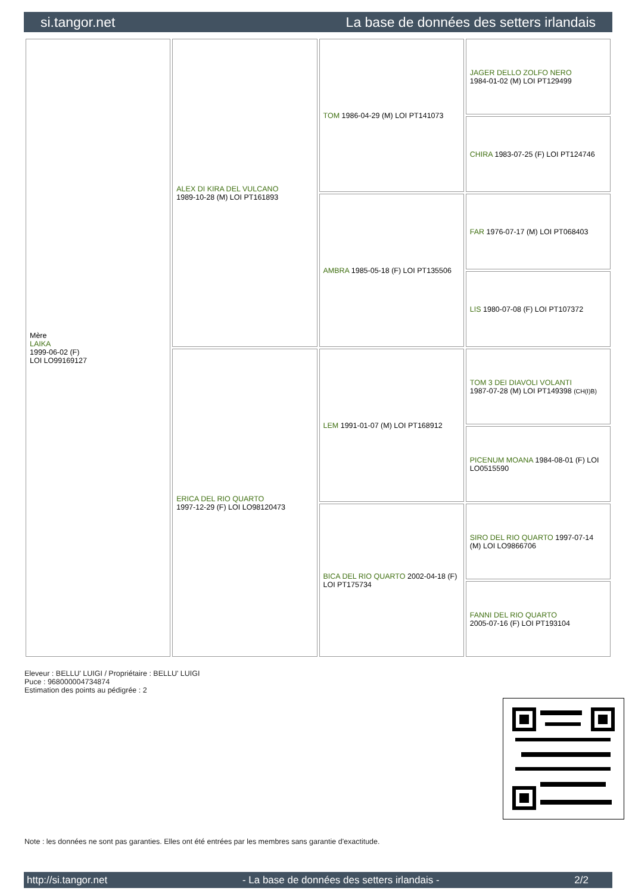si.tangor.net La base de données des setters irlandais
| Mère LAIKA 1999-06-02 (F) LOI LO99169127 | ALEX DI KIRA DEL VULCANO 1989-10-28 (M) LOI PT161893 | TOM 1986-04-29 (M) LOI PT141073 | JAGER DELLO ZOLFO NERO 1984-01-02 (M) LOI PT129499 |
| | | | CHIRA 1983-07-25 (F) LOI PT124746 |
| | | AMBRA 1985-05-18 (F) LOI PT135506 | FAR 1976-07-17 (M) LOI PT068403 |
| | | | LIS 1980-07-08 (F) LOI PT107372 |
| | ERICA DEL RIO QUARTO 1997-12-29 (F) LOI LO98120473 | LEM 1991-01-07 (M) LOI PT168912 | TOM 3 DEI DIAVOLI VOLANTI 1987-07-28 (M) LOI PT149398 (CH(I)B) |
| | | | PICENUM MOANA 1984-08-01 (F) LOI LO0515590 |
| | | BICA DEL RIO QUARTO 2002-04-18 (F) LOI PT175734 | SIRO DEL RIO QUARTO 1997-07-14 (M) LOI LO9866706 |
| | | | FANNI DEL RIO QUARTO 2005-07-16 (F) LOI PT193104 |
Eleveur : BELLU' LUIGI / Propriétaire : BELLU' LUIGI
Puce : 968000004734874
Estimation des points au pédigrée : 2
Note : les données ne sont pas garanties. Elles ont été entrées par les membres sans garantie d'exactitude.
http://si.tangor.net - La base de données des setters irlandais - 2/2